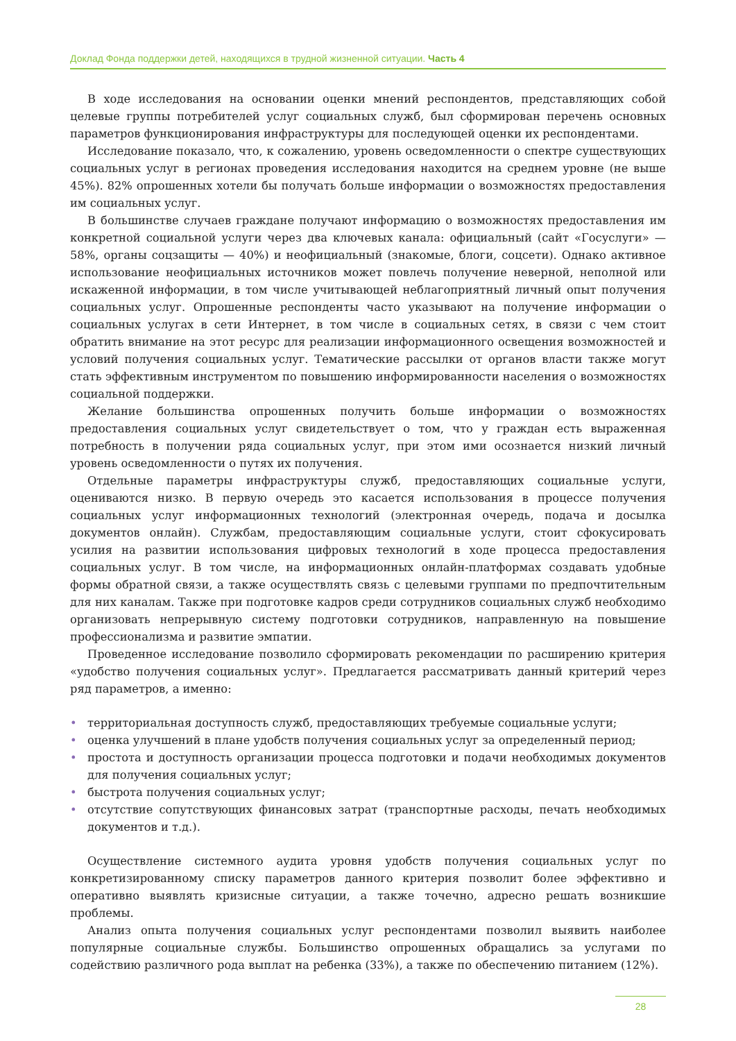Доклад Фонда поддержки детей, находящихся в трудной жизненной ситуации. Часть 4
В ходе исследования на основании оценки мнений респондентов, представляющих собой целевые группы потребителей услуг социальных служб, был сформирован перечень основных параметров функционирования инфраструктуры для последующей оценки их респондентами.
Исследование показало, что, к сожалению, уровень осведомленности о спектре существующих социальных услуг в регионах проведения исследования находится на среднем уровне (не выше 45%). 82% опрошенных хотели бы получать больше информации о возможностях предоставления им социальных услуг.
В большинстве случаев граждане получают информацию о возможностях предоставления им конкретной социальной услуги через два ключевых канала: официальный (сайт «Госуслуги» — 58%, органы соцзащиты — 40%) и неофициальный (знакомые, блоги, соцсети). Однако активное использование неофициальных источников может повлечь получение неверной, неполной или искаженной информации, в том числе учитывающей неблагоприятный личный опыт получения социальных услуг. Опрошенные респонденты часто указывают на получение информации о социальных услугах в сети Интернет, в том числе в социальных сетях, в связи с чем стоит обратить внимание на этот ресурс для реализации информационного освещения возможностей и условий получения социальных услуг. Тематические рассылки от органов власти также могут стать эффективным инструментом по повышению информированности населения о возможностях социальной поддержки.
Желание большинства опрошенных получить больше информации о возможностях предоставления социальных услуг свидетельствует о том, что у граждан есть выраженная потребность в получении ряда социальных услуг, при этом ими осознается низкий личный уровень осведомленности о путях их получения.
Отдельные параметры инфраструктуры служб, предоставляющих социальные услуги, оцениваются низко. В первую очередь это касается использования в процессе получения социальных услуг информационных технологий (электронная очередь, подача и досылка документов онлайн). Службам, предоставляющим социальные услуги, стоит сфокусировать усилия на развитии использования цифровых технологий в ходе процесса предоставления социальных услуг. В том числе, на информационных онлайн-платформах создавать удобные формы обратной связи, а также осуществлять связь с целевыми группами по предпочтительным для них каналам. Также при подготовке кадров среди сотрудников социальных служб необходимо организовать непрерывную систему подготовки сотрудников, направленную на повышение профессионализма и развитие эмпатии.
Проведенное исследование позволило сформировать рекомендации по расширению критерия «удобство получения социальных услуг». Предлагается рассматривать данный критерий через ряд параметров, а именно:
• территориальная доступность служб, предоставляющих требуемые социальные услуги;
• оценка улучшений в плане удобств получения социальных услуг за определенный период;
• простота и доступность организации процесса подготовки и подачи необходимых документов для получения социальных услуг;
• быстрота получения социальных услуг;
• отсутствие сопутствующих финансовых затрат (транспортные расходы, печать необходимых документов и т.д.).
Осуществление системного аудита уровня удобств получения социальных услуг по конкретизированному списку параметров данного критерия позволит более эффективно и оперативно выявлять кризисные ситуации, а также точечно, адресно решать возникшие проблемы.
Анализ опыта получения социальных услуг респондентами позволил выявить наиболее популярные социальные службы. Большинство опрошенных обращались за услугами по содействию различного рода выплат на ребенка (33%), а также по обеспечению питанием (12%).
28